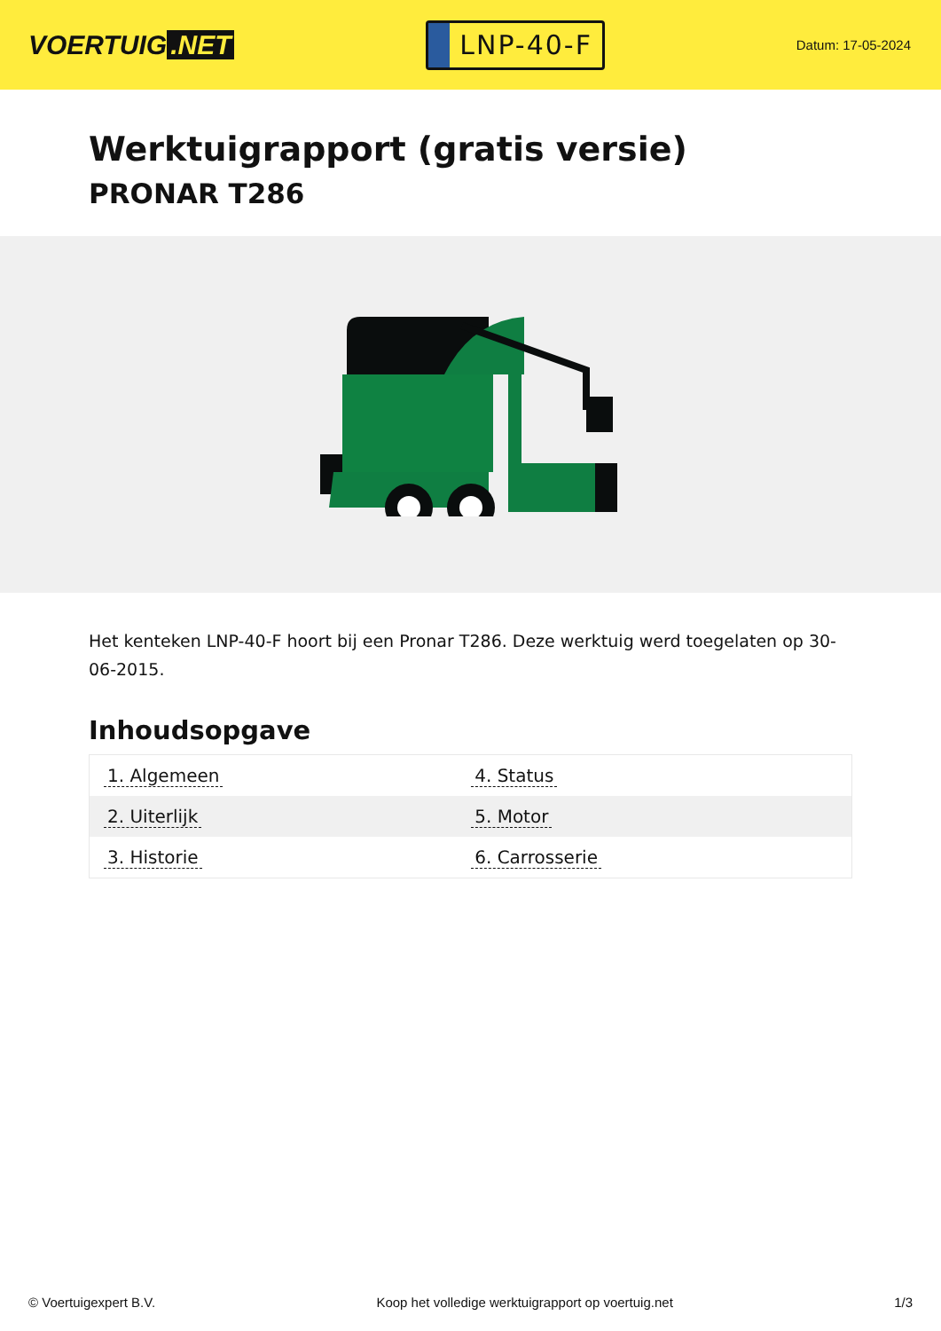VOERTUIG.NET
LNP-40-F
Datum: 17-05-2024
Werktuigrapport (gratis versie)
PRONAR T286
Het kenteken LNP-40-F hoort bij een Pronar T286. Deze werktuig werd toegelaten op 30-06-2015.
Inhoudsopgave
| 1. Algemeen | 4. Status |
| 2. Uiterlijk | 5. Motor |
| 3. Historie | 6. Carrosserie |
© Voertuigexpert B.V. Koop het volledige werktuigrapport op voertuig.net
1/3